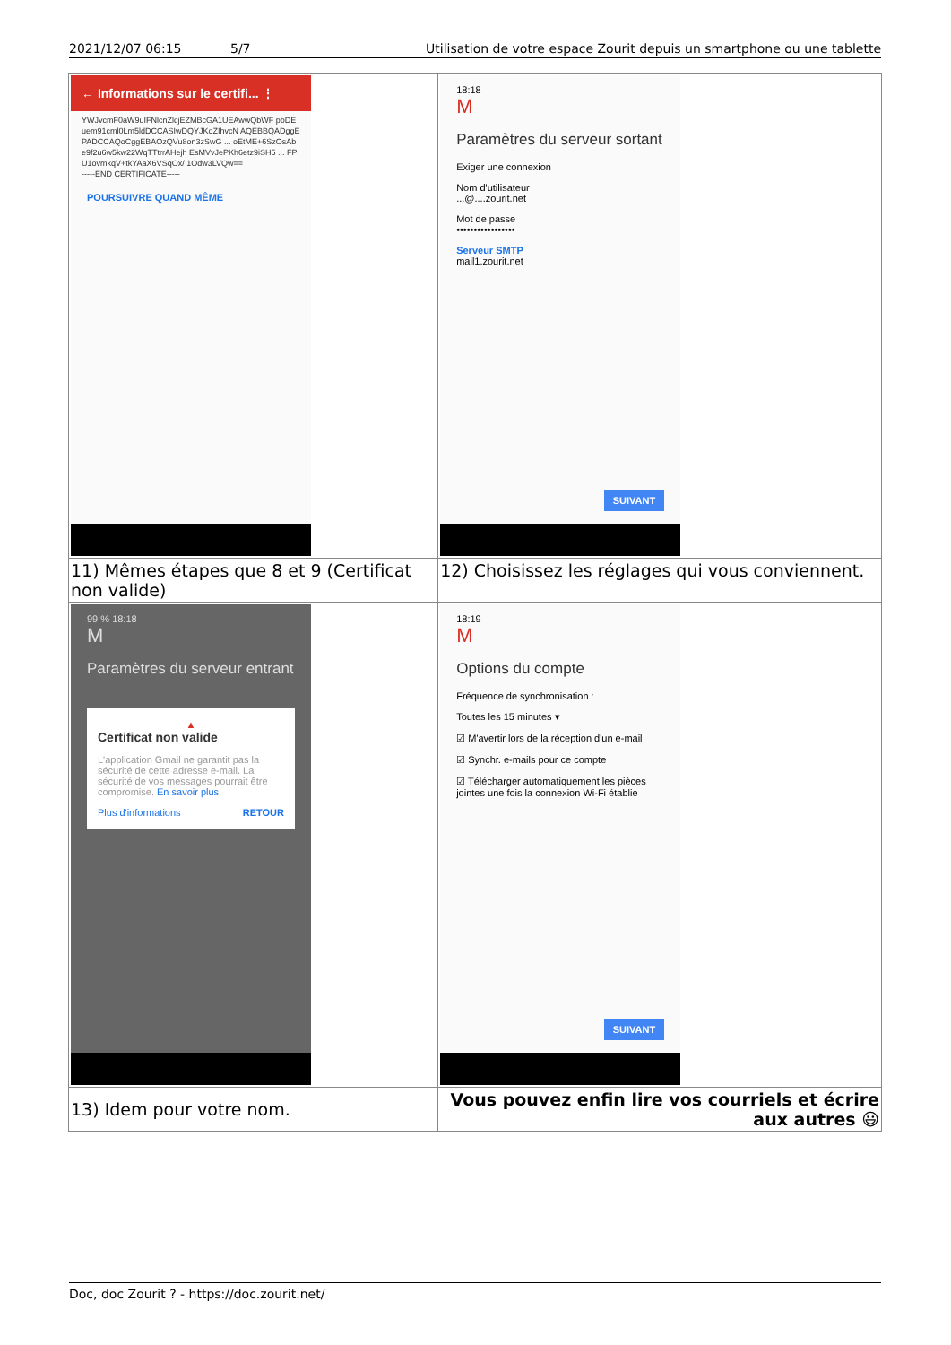2021/12/07 06:15 5/7 Utilisation de votre espace Zourit depuis un smartphone ou une tablette
| ← Informations sur le certifi... ⋮ YWJvcmF0aW9uIFNlcnZlcjEZMBcGA1UEAwwQbWF pbDEuem91cml0Lm5ldDCCASIwDQYJKoZIhvcN AQEBBQADggEPADCCAQoCggEBAOzQVu8on3zSwG ... oEtME+6SzOsAbe9f2u6w5kw22WqTTtrrAHejh EsMVvJePKh6etz9iSH5 ... FPU1ovmkqV+tkYAaX6VSqOx/ 1Odw3LVQw== -----END CERTIFICATE----- POURSUIVRE QUAND MÊME | 18:18 M Paramètres du serveur sortant Exiger une connexion Nom d'utilisateur ...@....zourit.net Mot de passe ••••••••••••••••• Serveur SMTP mail1.zourit.net SUIVANT |
| 11) Mêmes étapes que 8 et 9 (Certificat non valide) | 12) Choisissez les réglages qui vous conviennent. |
| 99 % 18:18 M Paramètres du serveur entrant ▲ Certificat non valide L'application Gmail ne garantit pas la sécurité de cette adresse e-mail. La sécurité de vos messages pourrait être compromise. En savoir plus Plus d'informations RETOUR | 18:19 M Options du compte Fréquence de synchronisation : Toutes les 15 minutes ▾ ☑ M'avertir lors de la réception d'un e-mail ☑ Synchr. e-mails pour ce compte ☑ Télécharger automatiquement les pièces jointes une fois la connexion Wi-Fi établie SUIVANT |
| 13) Idem pour votre nom. | Vous pouvez enfin lire vos courriels et écrire aux autres 😃 |
Doc, doc Zourit ? - https://doc.zourit.net/